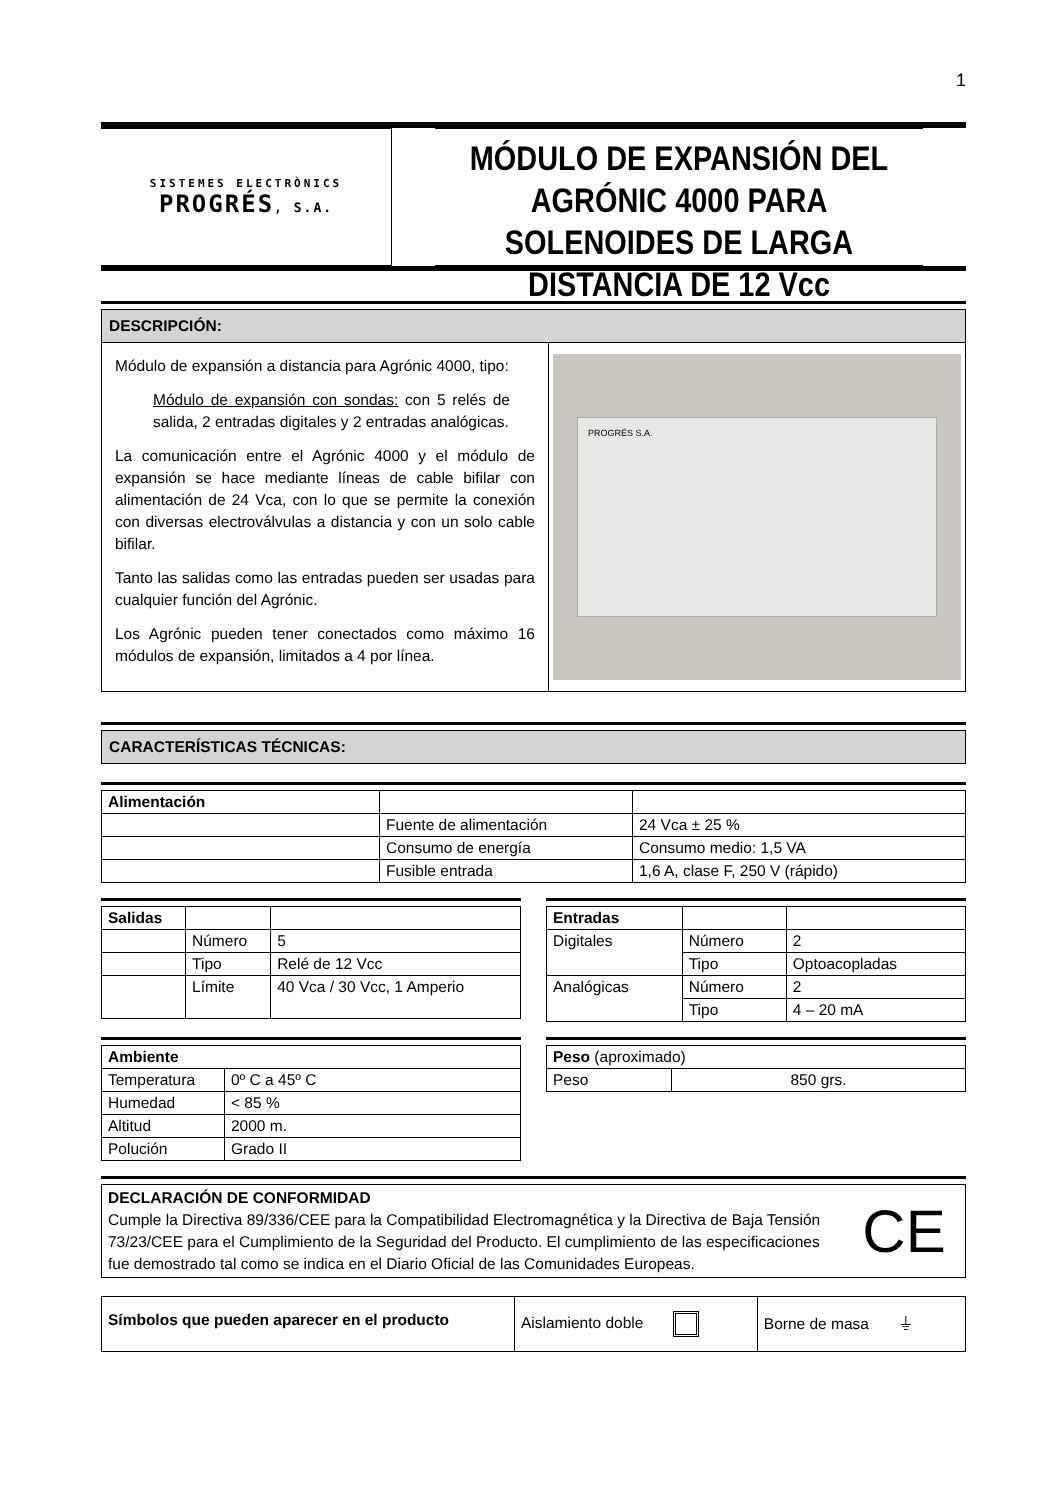1
SISTEMES ELECTRÒNICS
PROGRÉS, S.A.
MÓDULO DE EXPANSIÓN DEL AGRÓNIC 4000 PARA SOLENOIDES DE LARGA DISTANCIA DE 12 Vcc
DESCRIPCIÓN:
| Módulo de expansión a distancia para Agrónic 4000, tipo: Módulo de expansión con sondas: con 5 relés de salida, 2 entradas digitales y 2 entradas analógicas. La comunicación entre el Agrónic 4000 y el módulo de expansión se hace mediante líneas de cable bifilar con alimentación de 24 Vca, con lo que se permite la conexión con diversas electroválvulas a distancia y con un solo cable bifilar. Tanto las salidas como las entradas pueden ser usadas para cualquier función del Agrónic. Los Agrónic pueden tener conectados como máximo 16 módulos de expansión, limitados a 4 por línea. | PROGRÉS S.A. |
CARACTERÍSTICAS TÉCNICAS:
| Alimentación | | |
| | Fuente de alimentación | 24 Vca ± 25 % |
| | Consumo de energía | Consumo medio: 1,5 VA |
| | Fusible entrada | 1,6 A, clase F, 250 V (rápido) |
| Salidas | | |
| | Número | 5 |
| | Tipo | Relé de 12 Vcc |
| | Límite | 40 Vca / 30 Vcc, 1 Amperio |
| Entradas | | |
| Digitales | Número | 2 |
| | Tipo | Optoacopladas |
| Analógicas | Número | 2 |
| | Tipo | 4 – 20 mA |
| Ambiente | |
| --- | --- |
| Temperatura | 0º C a 45º C |
| Humedad | < 85 % |
| Altitud | 2000 m. |
| Polución | Grado II |
| Peso (aproximado) | |
| Peso | 850 grs. |
| DECLARACIÓN DE CONFORMIDAD Cumple la Directiva 89/336/CEE para la Compatibilidad Electromagnética y la Directiva de Baja Tensión 73/23/CEE para el Cumplimiento de la Seguridad del Producto. El cumplimiento de las especificaciones fue demostrado tal como se indica en el Diario Oficial de las Comunidades Europeas. | CE |
| Símbolos que pueden aparecer en el producto | Aislamiento doble | Borne de masa ⏚ |